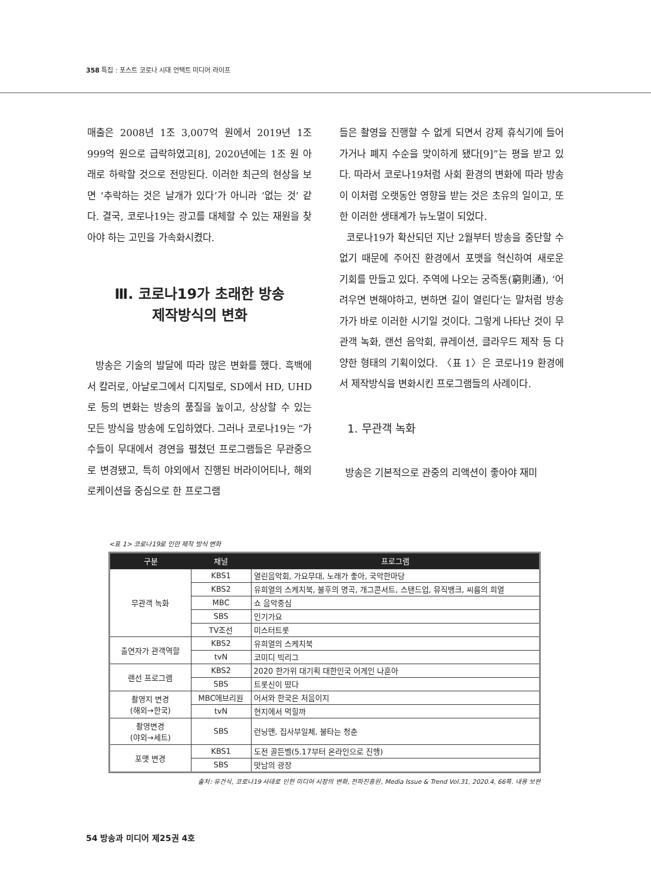358 특집 : 포스트 코로나 시대 언택트 미디어 라이프
매출은 2008년 1조 3,007억 원에서 2019년 1조 999억 원으로 급락하였고[8], 2020년에는 1조 원 아래로 하락할 것으로 전망된다. 이러한 최근의 현상을 보면 ‘추락하는 것은 날개가 있다’가 아니라 ‘없는 것’ 같다. 결국, 코로나19는 광고를 대체할 수 있는 재원을 찾아야 하는 고민을 가속화시켰다.
Ⅲ. 코로나19가 초래한 방송
제작방식의 변화
방송은 기술의 발달에 따라 많은 변화를 했다. 흑백에서 칼러로, 아날로그에서 디지털로, SD에서 HD, UHD로 등의 변화는 방송의 품질을 높이고, 상상할 수 있는 모든 방식을 방송에 도입하였다. 그러나 코로나19는 “가수들이 무대에서 경연을 펼쳤던 프로그램들은 무관중으로 변경됐고, 특히 야외에서 진행된 버라이어티나, 해외 로케이션을 중심으로 한 프로그램
들은 촬영을 진행할 수 없게 되면서 강제 휴식기에 들어가거나 폐지 수순을 맞이하게 됐다[9]”는 평을 받고 있다. 따라서 코로나19처럼 사회 환경의 변화에 따라 방송이 이처럼 오랫동안 영향을 받는 것은 초유의 일이고, 또한 이러한 생태계가 뉴노멀이 되었다.
코로나19가 확산되던 지난 2월부터 방송을 중단할 수 없기 때문에 주어진 환경에서 포맷을 혁신하여 새로운 기회를 만들고 있다. 주역에 나오는 궁즉통(窮則通), ‘어려우면 변해야하고, 변하면 길이 열린다’는 말처럼 방송가가 바로 이러한 시기일 것이다. 그렇게 나타난 것이 무관객 녹화, 랜선 음악회, 큐레이션, 클라우드 제작 등 다양한 형태의 기획이었다. 〈표 1〉은 코로나19 환경에서 제작방식을 변화시킨 프로그램들의 사례이다.
1. 무관객 녹화
방송은 기본적으로 관중의 리액션이 좋아야 재미
<표 1> 코로나19로 인한 제작 방식 변화
| 구분 | 채널 | 프로그램 |
| --- | --- | --- |
| 무관객 녹화 | KBS1 | 열린음악회, 가요무대, 노래가 좋아, 국악한마당 |
| | KBS2 | 유희열의 스케치북, 불후의 명곡, 개그콘서트, 스탠드업, 뮤직뱅크, 씨름의 희열 |
| | MBC | 쇼 음악중심 |
| | SBS | 인기가요 |
| | TV조선 | 미스터트롯 |
| 출연자가 관객역할 | KBS2 | 유희열의 스케치북 |
| | tvN | 코미디 빅리그 |
| 랜선 프로그램 | KBS2 | 2020 한가위 대기획 대한민국 어게인 나훈아 |
| | SBS | 트롯신이 떴다 |
| 촬영지 변경 (해외→한국) | MBC에브리원 | 어서와 한국은 처음이지 |
| | tvN | 현지에서 먹힐까 |
| 촬영변경 (야외→세트) | SBS | 런닝맨, 집사부일체, 불타는 청춘 |
| 포맷 변경 | KBS1 | 도전 골든벨(5.17부터 온라인으로 진행) |
| | SBS | 맛남의 광장 |
출처: 유건식, 코로나19 사태로 인한 미디어 시장의 변화, 전파진흥원, Media Issue & Trend Vol.31, 2020.4, 66쪽. 내용 보완
54 방송과 미디어 제25권 4호